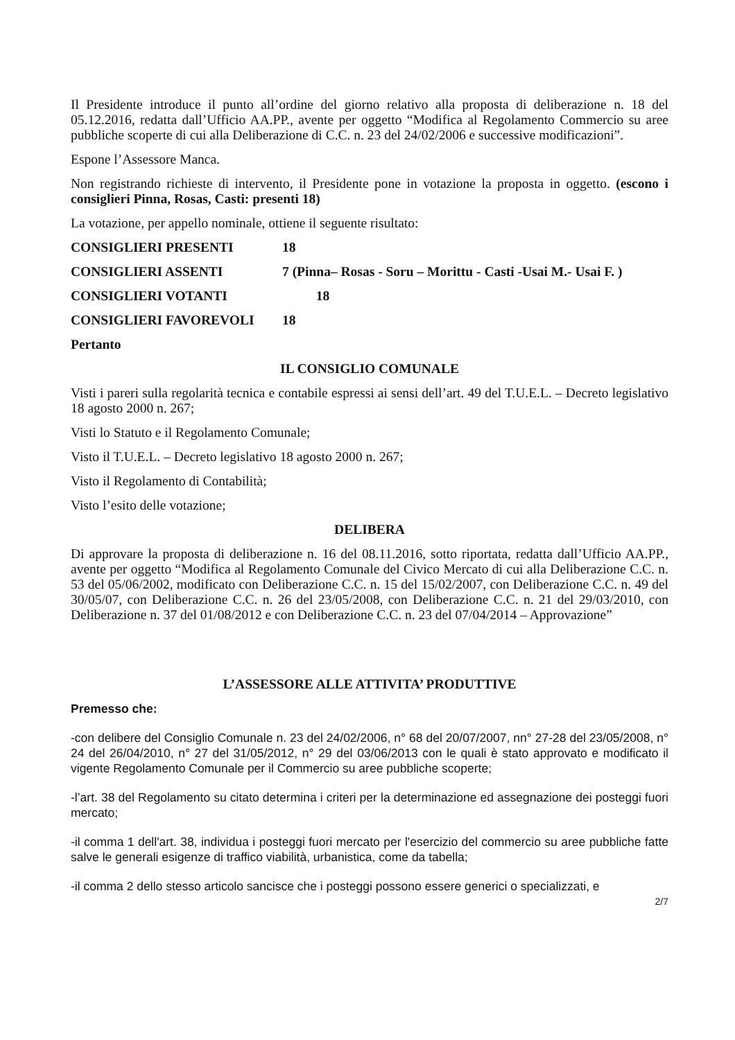Il Presidente introduce il punto all’ordine del giorno relativo alla proposta di deliberazione n. 18 del 05.12.2016, redatta dall’Ufficio AA.PP., avente per oggetto “Modifica al Regolamento Commercio su aree pubbliche scoperte di cui alla Deliberazione di C.C. n. 23 del 24/02/2006 e successive modificazioni”.
Espone l’Assessore Manca.
Non registrando richieste di intervento, il Presidente pone in votazione la proposta in oggetto. (escono i consiglieri Pinna, Rosas, Casti: presenti 18)
La votazione, per appello nominale, ottiene il seguente risultato:
CONSIGLIERI PRESENTI 18
CONSIGLIERI ASSENTI 7 (Pinna– Rosas - Soru – Morittu - Casti -Usai M.- Usai F. )
CONSIGLIERI VOTANTI 18
CONSIGLIERI FAVOREVOLI 18
Pertanto
IL CONSIGLIO COMUNALE
Visti i pareri sulla regolarità tecnica e contabile espressi ai sensi dell’art. 49 del T.U.E.L. – Decreto legislativo 18 agosto 2000 n. 267;
Visti lo Statuto e il Regolamento Comunale;
Visto il T.U.E.L. – Decreto legislativo 18 agosto 2000 n. 267;
Visto il Regolamento di Contabilità;
Visto l’esito delle votazione;
DELIBERA
Di approvare la proposta di deliberazione n. 16 del 08.11.2016, sotto riportata, redatta dall’Ufficio AA.PP., avente per oggetto “Modifica al Regolamento Comunale del Civico Mercato di cui alla Deliberazione C.C. n. 53 del 05/06/2002, modificato con Deliberazione C.C. n. 15 del 15/02/2007, con Deliberazione C.C. n. 49 del 30/05/07, con Deliberazione C.C. n. 26 del 23/05/2008, con Deliberazione C.C. n. 21 del 29/03/2010, con Deliberazione n. 37 del 01/08/2012 e con Deliberazione C.C. n. 23 del 07/04/2014 – Approvazione”
L’ASSESSORE ALLE ATTIVITA’ PRODUTTIVE
Premesso che:
-con delibere del Consiglio Comunale n. 23 del 24/02/2006, n° 68 del 20/07/2007, nn° 27-28 del 23/05/2008, n° 24 del 26/04/2010, n° 27 del 31/05/2012, n° 29 del 03/06/2013 con le quali è stato approvato e modificato il vigente Regolamento Comunale per il Commercio su aree pubbliche scoperte;
-l’art. 38 del Regolamento su citato determina i criteri per la determinazione ed assegnazione dei posteggi fuori mercato;
-il comma 1 dell'art. 38, individua i posteggi fuori mercato per l'esercizio del commercio su aree pubbliche fatte salve le generali esigenze di traffico viabilità, urbanistica, come da tabella;
-il comma 2 dello stesso articolo sancisce che i posteggi possono essere generici o specializzati, e
2/7